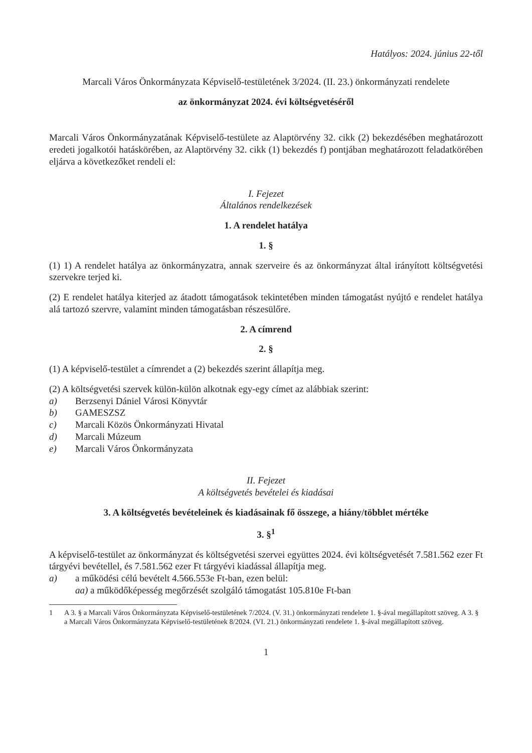Hatályos: 2024. június 22-től
Marcali Város Önkormányzata Képviselő-testületének 3/2024. (II. 23.) önkormányzati rendelete
az önkormányzat 2024. évi költségvetéséről
Marcali Város Önkormányzatának Képviselő-testülete az Alaptörvény 32. cikk (2) bekezdésében meghatározott eredeti jogalkotói hatáskörében, az Alaptörvény 32. cikk (1) bekezdés f) pontjában meghatározott feladatkörében eljárva a következőket rendeli el:
I. Fejezet
Általános rendelkezések
1. A rendelet hatálya
1. §
(1) 1) A rendelet hatálya az önkormányzatra, annak szerveire és az önkormányzat által irányított költségvetési szervekre terjed ki.
(2) E rendelet hatálya kiterjed az átadott támogatások tekintetében minden támogatást nyújtó e rendelet hatálya alá tartozó szervre, valamint minden támogatásban részesülőre.
2. A címrend
2. §
(1) A képviselő-testület a címrendet a (2) bekezdés szerint állapítja meg.
(2) A költségvetési szervek külön-külön alkotnak egy-egy címet az alábbiak szerint:
a) Berzsenyi Dániel Városi Könyvtár
b) GAMESZSZ
c) Marcali Közös Önkormányzati Hivatal
d) Marcali Múzeum
e) Marcali Város Önkormányzata
II. Fejezet
A költségvetés bevételei és kiadásai
3. A költségvetés bevételeinek és kiadásainak fő összege, a hiány/többlet mértéke
3. §<sup>1</sup>
A képviselő-testület az önkormányzat és költségvetési szervei együttes 2024. évi költségvetését 7.581.562 ezer Ft tárgyévi bevétellel, és 7.581.562 ezer Ft tárgyévi kiadással állapítja meg.
a) a működési célú bevételt 4.566.553e Ft-ban, ezen belül:
aa) a működőképesség megőrzését szolgáló támogatást 105.810e Ft-ban
1 A 3. § a Marcali Város Önkormányzata Képviselő-testületének 7/2024. (V. 31.) önkormányzati rendelete 1. §-ával megállapított szöveg. A 3. § a Marcali Város Önkormányzata Képviselő-testületének 8/2024. (VI. 21.) önkormányzati rendelete 1. §-ával megállapított szöveg.
1